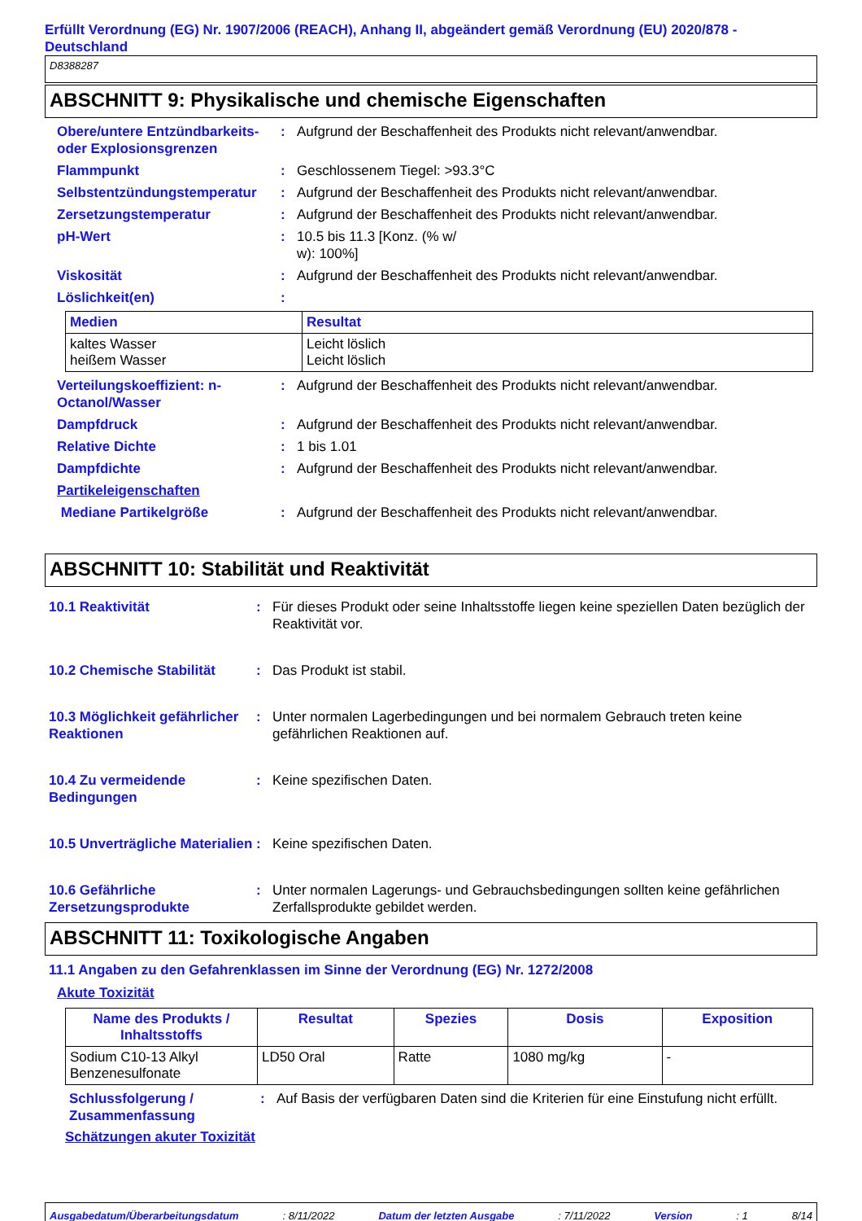Erfüllt Verordnung (EG) Nr. 1907/2006 (REACH), Anhang II, abgeändert gemäß Verordnung (EU) 2020/878 - Deutschland
D8388287
ABSCHNITT 9: Physikalische und chemische Eigenschaften
Obere/untere Entzündbarkeits- oder Explosionsgrenzen
: Aufgrund der Beschaffenheit des Produkts nicht relevant/anwendbar.
Flammpunkt : Geschlossenem Tiegel: >93.3°C
Selbstentzündungstemperatur
: Aufgrund der Beschaffenheit des Produkts nicht relevant/anwendbar.
Zersetzungstemperatur : Aufgrund der Beschaffenheit des Produkts nicht relevant/anwendbar.
pH-Wert : 10.5 bis 11.3 [Konz. (% w/
w): 100%]
Viskosität : Aufgrund der Beschaffenheit des Produkts nicht relevant/anwendbar.
Löslichkeit(en) :
| Medien | Resultat |
| --- | --- |
| kaltes Wasser heißem Wasser | Leicht löslich Leicht löslich |
Verteilungskoeffizient: n-Octanol/Wasser
: Aufgrund der Beschaffenheit des Produkts nicht relevant/anwendbar.
Dampfdruck : Aufgrund der Beschaffenheit des Produkts nicht relevant/anwendbar.
Relative Dichte : 1 bis 1.01
Dampfdichte : Aufgrund der Beschaffenheit des Produkts nicht relevant/anwendbar.
Partikeleigenschaften
Mediane Partikelgröße : Aufgrund der Beschaffenheit des Produkts nicht relevant/anwendbar.
ABSCHNITT 10: Stabilität und Reaktivität
10.1 Reaktivität : Für dieses Produkt oder seine Inhaltsstoffe liegen keine speziellen Daten bezüglich der Reaktivität vor.
10.2 Chemische Stabilität : Das Produkt ist stabil.
10.3 Möglichkeit gefährlicher Reaktionen
: Unter normalen Lagerbedingungen und bei normalem Gebrauch treten keine gefährlichen Reaktionen auf.
10.4 Zu vermeidende Bedingungen
: Keine spezifischen Daten.
10.5 Unverträgliche Materialien
: Keine spezifischen Daten.
10.6 Gefährliche Zersetzungsprodukte
: Unter normalen Lagerungs- und Gebrauchsbedingungen sollten keine gefährlichen Zerfallsprodukte gebildet werden.
ABSCHNITT 11: Toxikologische Angaben
11.1 Angaben zu den Gefahrenklassen im Sinne der Verordnung (EG) Nr. 1272/2008
Akute Toxizität
| Name des Produkts / Inhaltsstoffs | Resultat | Spezies | Dosis | Exposition |
| --- | --- | --- | --- | --- |
| Sodium C10-13 Alkyl Benzenesulfonate | LD50 Oral | Ratte | 1080 mg/kg | - |
Schlussfolgerung / Zusammenfassung
: Auf Basis der verfügbaren Daten sind die Kriterien für eine Einstufung nicht erfüllt.
Schätzungen akuter Toxizität
Ausgabedatum/Überarbeitungsdatum: 8/11/2022 Datum der letzten Ausgabe: 7/11/2022 Version: 1 8/14